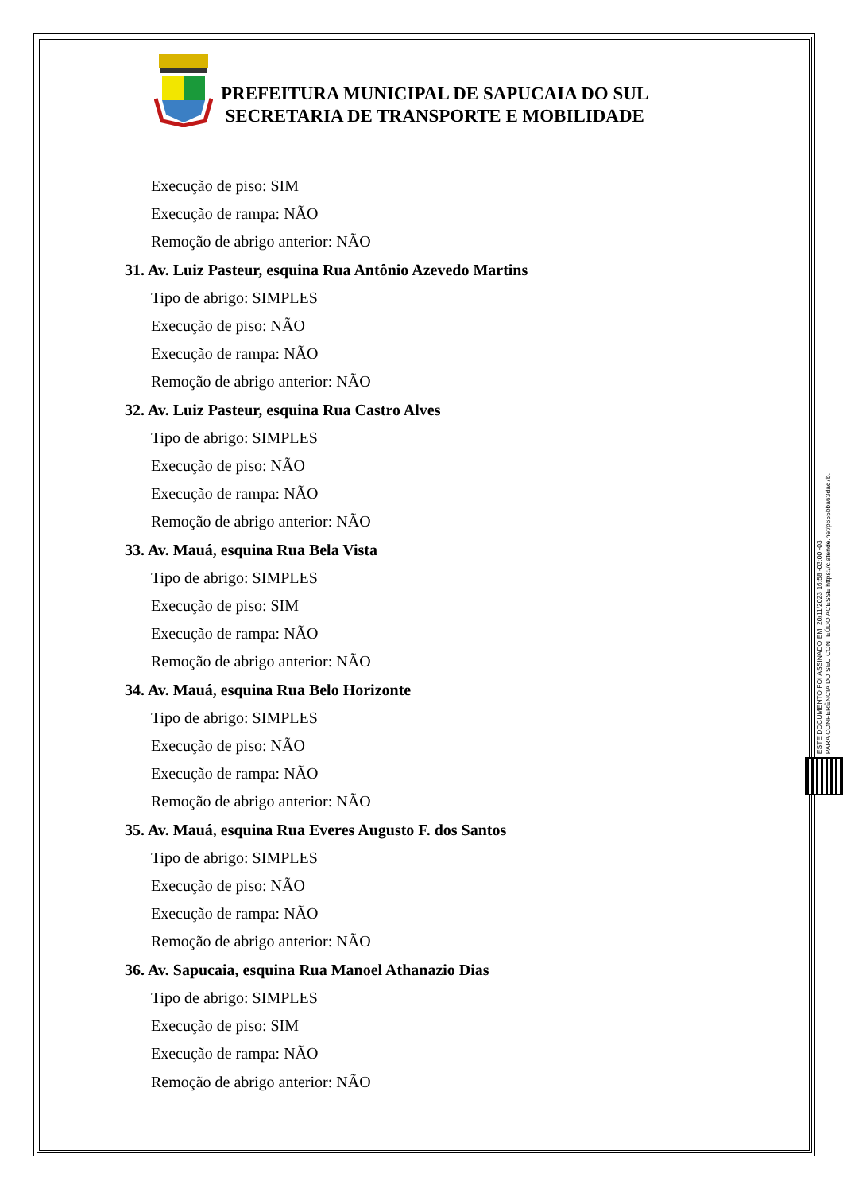PREFEITURA MUNICIPAL DE SAPUCAIA DO SUL
SECRETARIA DE TRANSPORTE E MOBILIDADE
Execução de piso: SIM
Execução de rampa: NÃO
Remoção de abrigo anterior: NÃO
31. Av. Luiz Pasteur, esquina Rua Antônio Azevedo Martins
Tipo de abrigo: SIMPLES
Execução de piso: NÃO
Execução de rampa: NÃO
Remoção de abrigo anterior: NÃO
32. Av. Luiz Pasteur, esquina Rua Castro Alves
Tipo de abrigo: SIMPLES
Execução de piso: NÃO
Execução de rampa: NÃO
Remoção de abrigo anterior: NÃO
33. Av. Mauá, esquina Rua Bela Vista
Tipo de abrigo: SIMPLES
Execução de piso: SIM
Execução de rampa: NÃO
Remoção de abrigo anterior: NÃO
34. Av. Mauá, esquina Rua Belo Horizonte
Tipo de abrigo: SIMPLES
Execução de piso: NÃO
Execução de rampa: NÃO
Remoção de abrigo anterior: NÃO
35. Av. Mauá, esquina Rua Everes Augusto F. dos Santos
Tipo de abrigo: SIMPLES
Execução de piso: NÃO
Execução de rampa: NÃO
Remoção de abrigo anterior: NÃO
36. Av. Sapucaia, esquina Rua Manoel Athanazio Dias
Tipo de abrigo: SIMPLES
Execução de piso: SIM
Execução de rampa: NÃO
Remoção de abrigo anterior: NÃO
ESTE DOCUMENTO FOI ASSINADO EM: 20/11/2023 16:58 -03:00 -03
PARA CONFERÊNCIA DO SEU CONTEÚDO ACESSE https://c.atende.net/p655bba63dac7b.